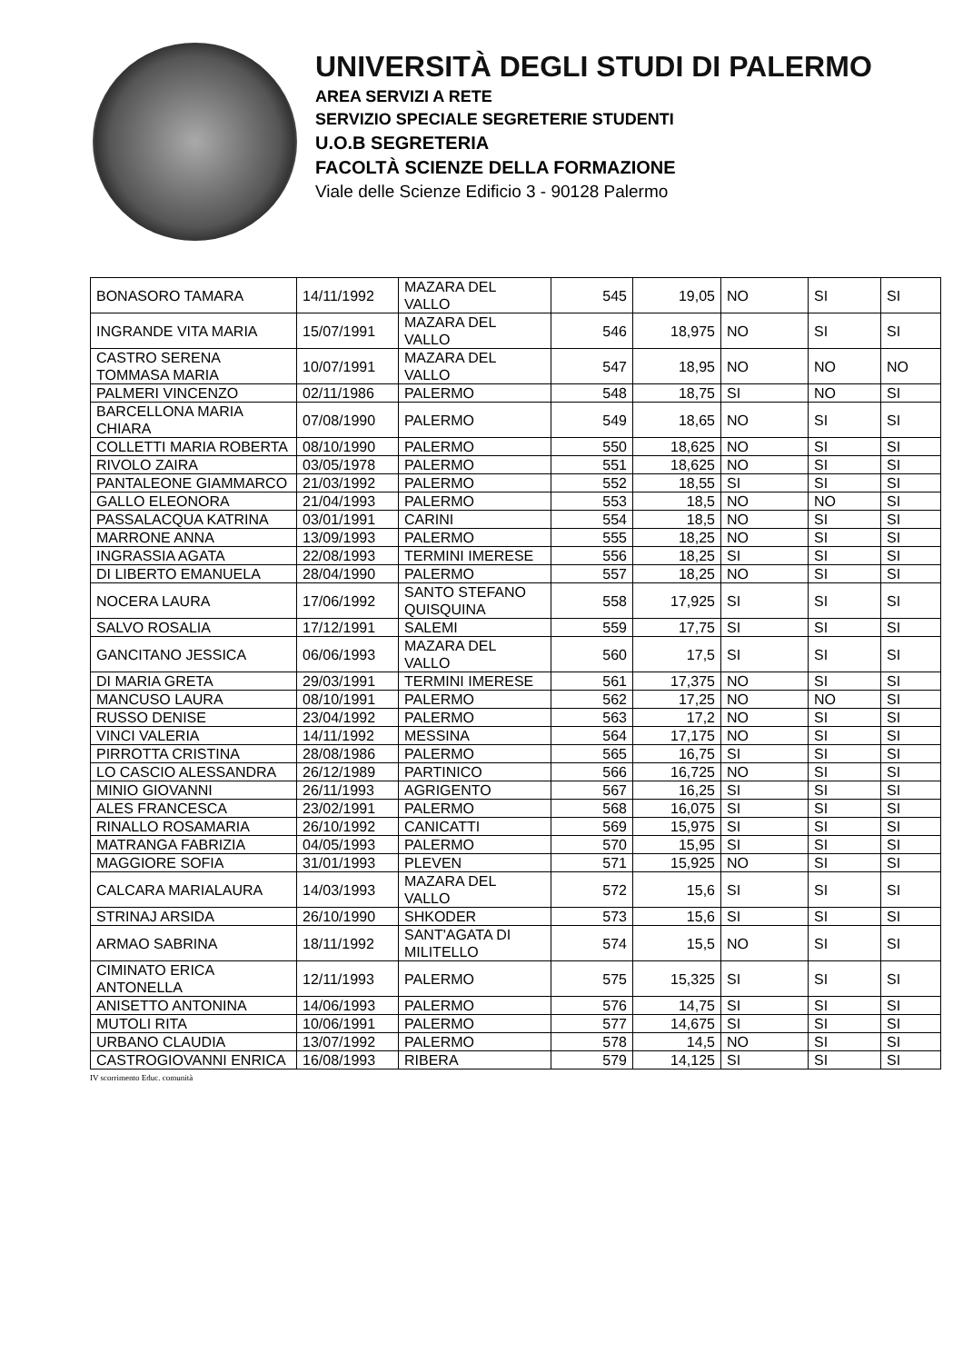UNIVERSITÀ DEGLI STUDI DI PALERMO
AREA SERVIZI A RETE
SERVIZIO SPECIALE SEGRETERIE STUDENTI
U.O.B SEGRETERIA
FACOLTÀ SCIENZE DELLA FORMAZIONE
Viale delle Scienze Edificio 3 - 90128 Palermo
| BONASORO TAMARA | 14/11/1992 | MAZARA DEL VALLO | 545 | 19,05 | NO | SI | SI |
| INGRANDE VITA MARIA | 15/07/1991 | MAZARA DEL VALLO | 546 | 18,975 | NO | SI | SI |
| CASTRO SERENA TOMMASA MARIA | 10/07/1991 | MAZARA DEL VALLO | 547 | 18,95 | NO | NO | NO |
| PALMERI VINCENZO | 02/11/1986 | PALERMO | 548 | 18,75 | SI | NO | SI |
| BARCELLONA MARIA CHIARA | 07/08/1990 | PALERMO | 549 | 18,65 | NO | SI | SI |
| COLLETTI MARIA ROBERTA | 08/10/1990 | PALERMO | 550 | 18,625 | NO | SI | SI |
| RIVOLO ZAIRA | 03/05/1978 | PALERMO | 551 | 18,625 | NO | SI | SI |
| PANTALEONE GIAMMARCO | 21/03/1992 | PALERMO | 552 | 18,55 | SI | SI | SI |
| GALLO ELEONORA | 21/04/1993 | PALERMO | 553 | 18,5 | NO | NO | SI |
| PASSALACQUA KATRINA | 03/01/1991 | CARINI | 554 | 18,5 | NO | SI | SI |
| MARRONE ANNA | 13/09/1993 | PALERMO | 555 | 18,25 | NO | SI | SI |
| INGRASSIA AGATA | 22/08/1993 | TERMINI IMERESE | 556 | 18,25 | SI | SI | SI |
| DI LIBERTO EMANUELA | 28/04/1990 | PALERMO | 557 | 18,25 | NO | SI | SI |
| NOCERA LAURA | 17/06/1992 | SANTO STEFANO QUISQUINA | 558 | 17,925 | SI | SI | SI |
| SALVO ROSALIA | 17/12/1991 | SALEMI | 559 | 17,75 | SI | SI | SI |
| GANCITANO JESSICA | 06/06/1993 | MAZARA DEL VALLO | 560 | 17,5 | SI | SI | SI |
| DI MARIA GRETA | 29/03/1991 | TERMINI IMERESE | 561 | 17,375 | NO | SI | SI |
| MANCUSO LAURA | 08/10/1991 | PALERMO | 562 | 17,25 | NO | NO | SI |
| RUSSO DENISE | 23/04/1992 | PALERMO | 563 | 17,2 | NO | SI | SI |
| VINCI VALERIA | 14/11/1992 | MESSINA | 564 | 17,175 | NO | SI | SI |
| PIRROTTA CRISTINA | 28/08/1986 | PALERMO | 565 | 16,75 | SI | SI | SI |
| LO CASCIO ALESSANDRA | 26/12/1989 | PARTINICO | 566 | 16,725 | NO | SI | SI |
| MINIO GIOVANNI | 26/11/1993 | AGRIGENTO | 567 | 16,25 | SI | SI | SI |
| ALES FRANCESCA | 23/02/1991 | PALERMO | 568 | 16,075 | SI | SI | SI |
| RINALLO ROSAMARIA | 26/10/1992 | CANICATTI | 569 | 15,975 | SI | SI | SI |
| MATRANGA FABRIZIA | 04/05/1993 | PALERMO | 570 | 15,95 | SI | SI | SI |
| MAGGIORE SOFIA | 31/01/1993 | PLEVEN | 571 | 15,925 | NO | SI | SI |
| CALCARA MARIALAURA | 14/03/1993 | MAZARA DEL VALLO | 572 | 15,6 | SI | SI | SI |
| STRINAJ ARSIDA | 26/10/1990 | SHKODER | 573 | 15,6 | SI | SI | SI |
| ARMAO SABRINA | 18/11/1992 | SANT'AGATA DI MILITELLO | 574 | 15,5 | NO | SI | SI |
| CIMINATO ERICA ANTONELLA | 12/11/1993 | PALERMO | 575 | 15,325 | SI | SI | SI |
| ANISETTO ANTONINA | 14/06/1993 | PALERMO | 576 | 14,75 | SI | SI | SI |
| MUTOLI RITA | 10/06/1991 | PALERMO | 577 | 14,675 | SI | SI | SI |
| URBANO CLAUDIA | 13/07/1992 | PALERMO | 578 | 14,5 | NO | SI | SI |
| CASTROGIOVANNI ENRICA | 16/08/1993 | RIBERA | 579 | 14,125 | SI | SI | SI |
IV scorrimento Educ. comunità